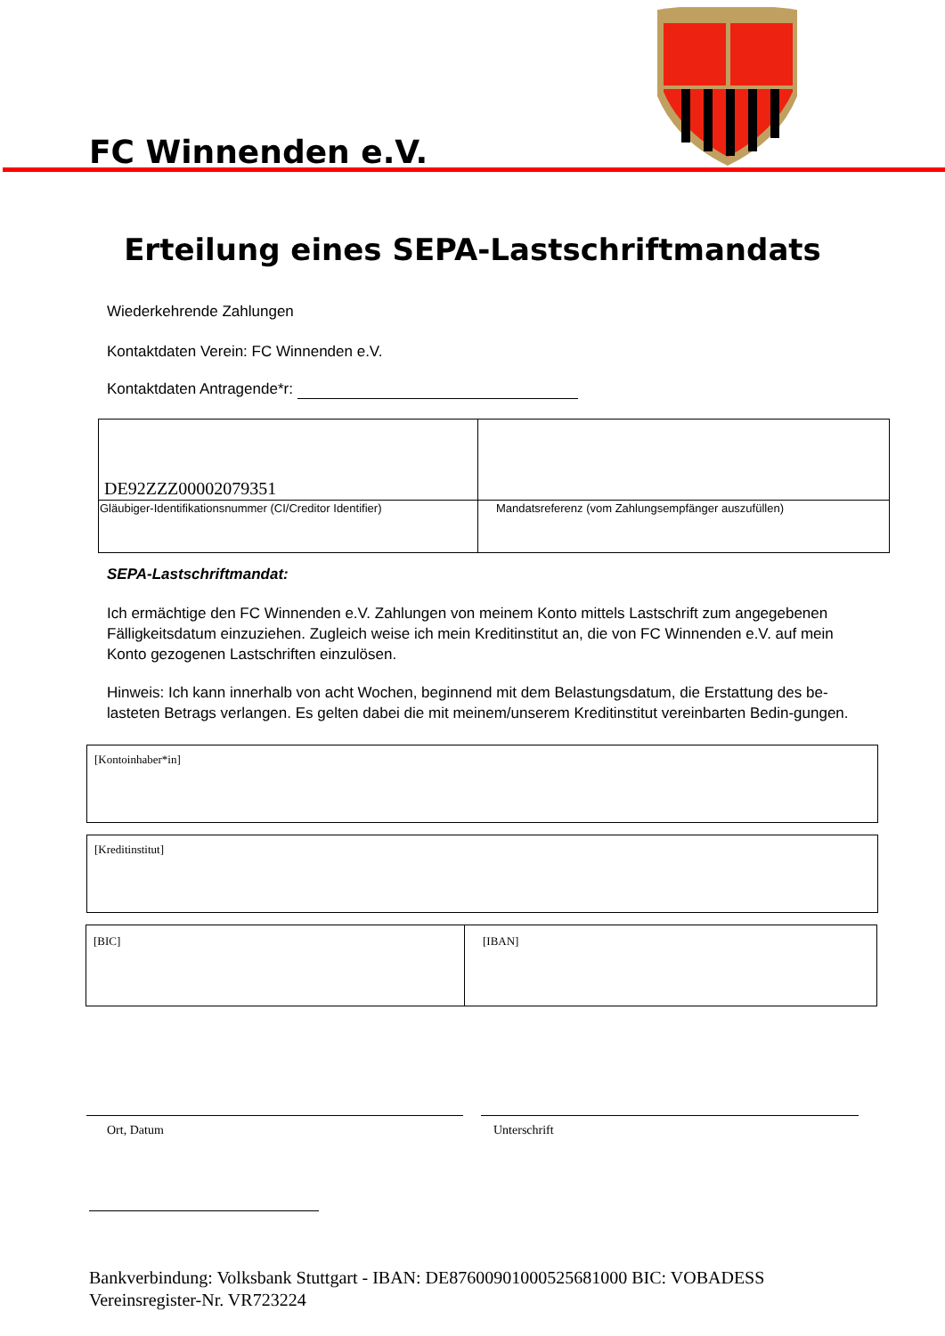FC Winnenden e.V.
Erteilung eines SEPA-Lastschriftmandats
Wiederkehrende Zahlungen
Kontaktdaten Verein: FC Winnenden e.V.
Kontaktdaten Antragende*r:
| DE92ZZZ00002079351 | |
| Gläubiger-Identifikationsnummer (CI/Creditor Identifier) | Mandatsreferenz (vom Zahlungsempfänger auszufüllen) |
SEPA-Lastschriftmandat:
Ich ermächtige den FC Winnenden e.V. Zahlungen von meinem Konto mittels Lastschrift zum angegebenen Fälligkeitsdatum einzuziehen. Zugleich weise ich mein Kreditinstitut an, die von FC Winnenden e.V. auf mein Konto gezogenen Lastschriften einzulösen.
Hinweis: Ich kann innerhalb von acht Wochen, beginnend mit dem Belastungsdatum, die Erstattung des be-lasteten Betrags verlangen. Es gelten dabei die mit meinem/unserem Kreditinstitut vereinbarten Bedin-gungen.
| [Kontoinhaber*in] |
| [Kreditinstitut] |
| [BIC] | [IBAN] |
Ort, Datum Unterschrift
Bankverbindung: Volksbank Stuttgart - IBAN: DE87600901000525681000 BIC: VOBADESS
Vereinsregister-Nr. VR723224